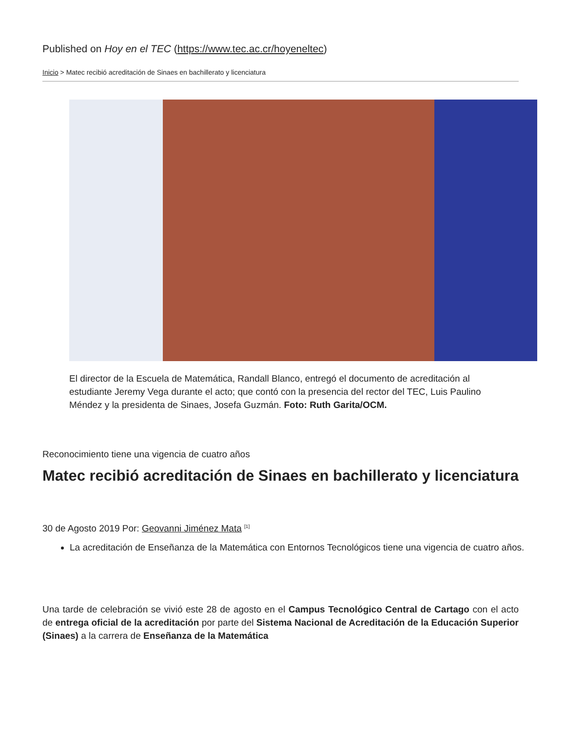Published on Hoy en el TEC (https://www.tec.ac.cr/hoyeneltec)
Inicio > Matec recibió acreditación de Sinaes en bachillerato y licenciatura
El director de la Escuela de Matemática, Randall Blanco, entregó el documento de acreditación al estudiante Jeremy Vega durante el acto; que contó con la presencia del rector del TEC, Luis Paulino Méndez y la presidenta de Sinaes, Josefa Guzmán. Foto: Ruth Garita/OCM.
Reconocimiento tiene una vigencia de cuatro años
Matec recibió acreditación de Sinaes en bachillerato y licenciatura
30 de Agosto 2019 Por: Geovanni Jiménez Mata <sup>[1]</sup>
La acreditación de Enseñanza de la Matemática con Entornos Tecnológicos tiene una vigencia de cuatro años.
Una tarde de celebración se vivió este 28 de agosto en el Campus Tecnológico Central de Cartago con el acto de entrega oficial de la acreditación por parte del Sistema Nacional de Acreditación de la Educación Superior (Sinaes) a la carrera de Enseñanza de la Matemática